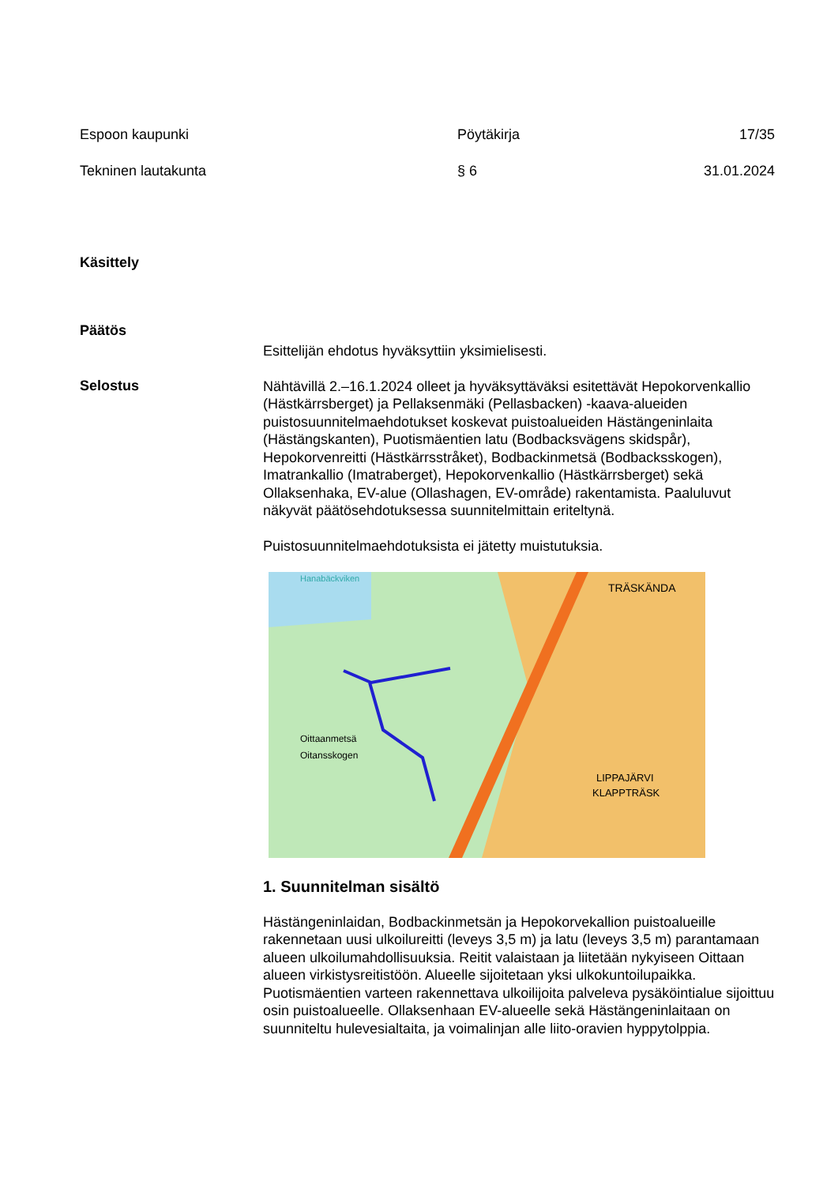Espoon kaupunki Pöytäkirja 17/35
Tekninen lautakunta § 6 31.01.2024
Käsittely
Päätös
Esittelijän ehdotus hyväksyttiin yksimielisesti.
Selostus
Nähtävillä 2.–16.1.2024 olleet ja hyväksyttäväksi esitettävät Hepokorvenkallio (Hästkärrsberget) ja Pellaksenmäki (Pellasbacken) -kaava-alueiden puistosuunnitelmaehdotukset koskevat puistoalueiden Hästängeninlaita (Hästängskanten), Puotismäentien latu (Bodbacksvägens skidspår), Hepokorvenreitti (Hästkärrsstråket), Bodbackinmetsä (Bodbacksskogen), Imatrankallio (Imatraberget), Hepokorvenkallio (Hästkärrsberget) sekä Ollaksenhaka, EV-alue (Ollashagen, EV-område) rakentamista. Paaluluvut näkyvät päätösehdotuksessa suunnitelmittain eriteltynä.
Puistosuunnitelmaehdotuksista ei jätetty muistutuksia.
Oittaanmetsä
Oitansskogen
TRÄSKÄNDA
LIPPAJÄRVI
KLAPPTRÄSK
Hanabäckviken
1. Suunnitelman sisältö
Hästängeninlaidan, Bodbackinmetsän ja Hepokorvekallion puistoalueille rakennetaan uusi ulkoilureitti (leveys 3,5 m) ja latu (leveys 3,5 m) parantamaan alueen ulkoilumahdollisuuksia. Reitit valaistaan ja liitetään nykyiseen Oittaan alueen virkistysreitistöön. Alueelle sijoitetaan yksi ulkokuntoilupaikka. Puotismäentien varteen rakennettava ulkoilijoita palveleva pysäköintialue sijoittuu osin puistoalueelle. Ollaksenhaan EV-alueelle sekä Hästängeninlaitaan on suunniteltu hulevesialtaita, ja voimalinjan alle liito-oravien hyppytolppia.